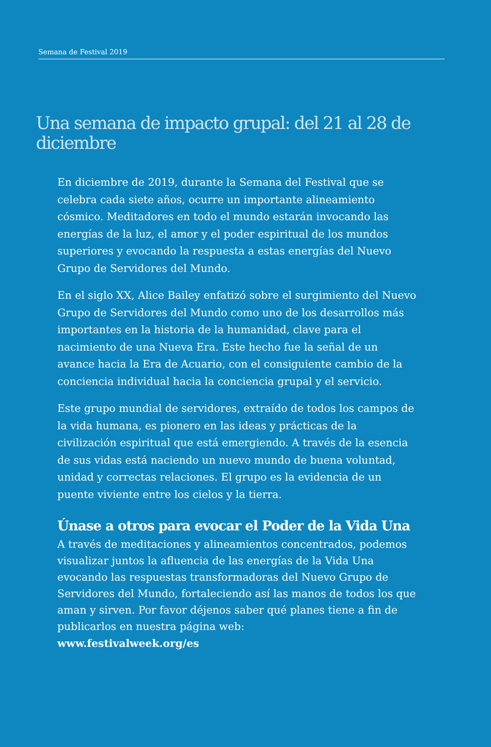Semana de Festival 2019
Una semana de impacto grupal: del 21 al 28 de diciembre
En diciembre de 2019, durante la Semana del Festival que se celebra cada siete años, ocurre un importante alineamiento cósmico. Meditadores en todo el mundo estarán invocando las energías de la luz, el amor y el poder espiritual de los mundos superiores y evocando la respuesta a estas energías del Nuevo Grupo de Servidores del Mundo.
En el siglo XX, Alice Bailey enfatizó sobre el surgimiento del Nuevo Grupo de Servidores del Mundo como uno de los desarrollos más importantes en la historia de la humanidad, clave para el nacimiento de una Nueva Era. Este hecho fue la señal de un avance hacia la Era de Acuario, con el consiguiente cambio de la conciencia individual hacia la conciencia grupal y el servicio.
Este grupo mundial de servidores, extraído de todos los campos de la vida humana, es pionero en las ideas y prácticas de la civilización espiritual que está emergiendo. A través de la esencia de sus vidas está naciendo un nuevo mundo de buena voluntad, unidad y correctas relaciones. El grupo es la evidencia de un puente viviente entre los cielos y la tierra.
Únase a otros para evocar el Poder de la Vida Una
A través de meditaciones y alineamientos concentrados, podemos visualizar juntos la afluencia de las energías de la Vida Una evocando las respuestas transformadoras del Nuevo Grupo de Servidores del Mundo, fortaleciendo así las manos de todos los que aman y sirven. Por favor déjenos saber qué planes tiene a fin de publicarlos en nuestra página web:
www.festivalweek.org/es